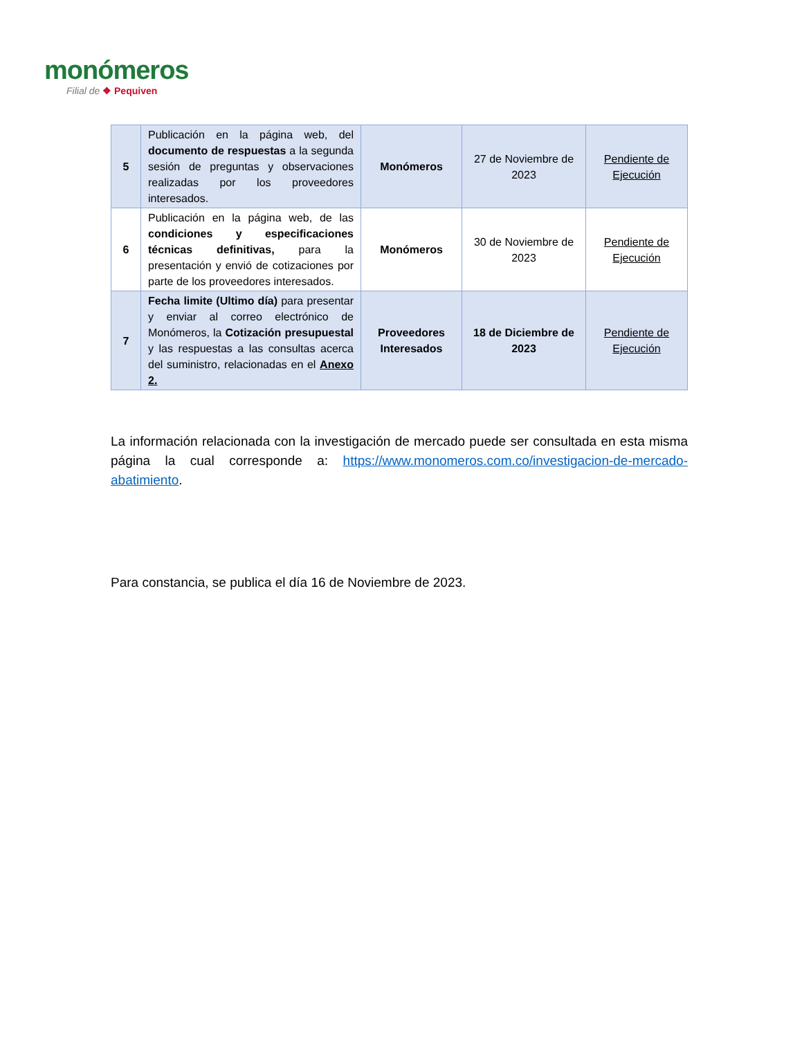monómeros
Filial de ❖ Pequiven
| 5 | Publicación en la página web, del documento de respuestas a la segunda sesión de preguntas y observaciones realizadas por los proveedores interesados. | Monómeros | 27 de Noviembre de 2023 | Pendiente de Ejecución |
| 6 | Publicación en la página web, de las condiciones y especificaciones técnicas definitivas, para la presentación y envió de cotizaciones por parte de los proveedores interesados. | Monómeros | 30 de Noviembre de 2023 | Pendiente de Ejecución |
| 7 | Fecha limite (Ultimo día) para presentar y enviar al correo electrónico de Monómeros, la Cotización presupuestal y las respuestas a las consultas acerca del suministro, relacionadas en el Anexo 2. | Proveedores Interesados | 18 de Diciembre de 2023 | Pendiente de Ejecución |
La información relacionada con la investigación de mercado puede ser consultada en esta misma página la cual corresponde a: https://www.monomeros.com.co/investigacion-de-mercado-abatimiento.
Para constancia, se publica el día 16 de Noviembre de 2023.